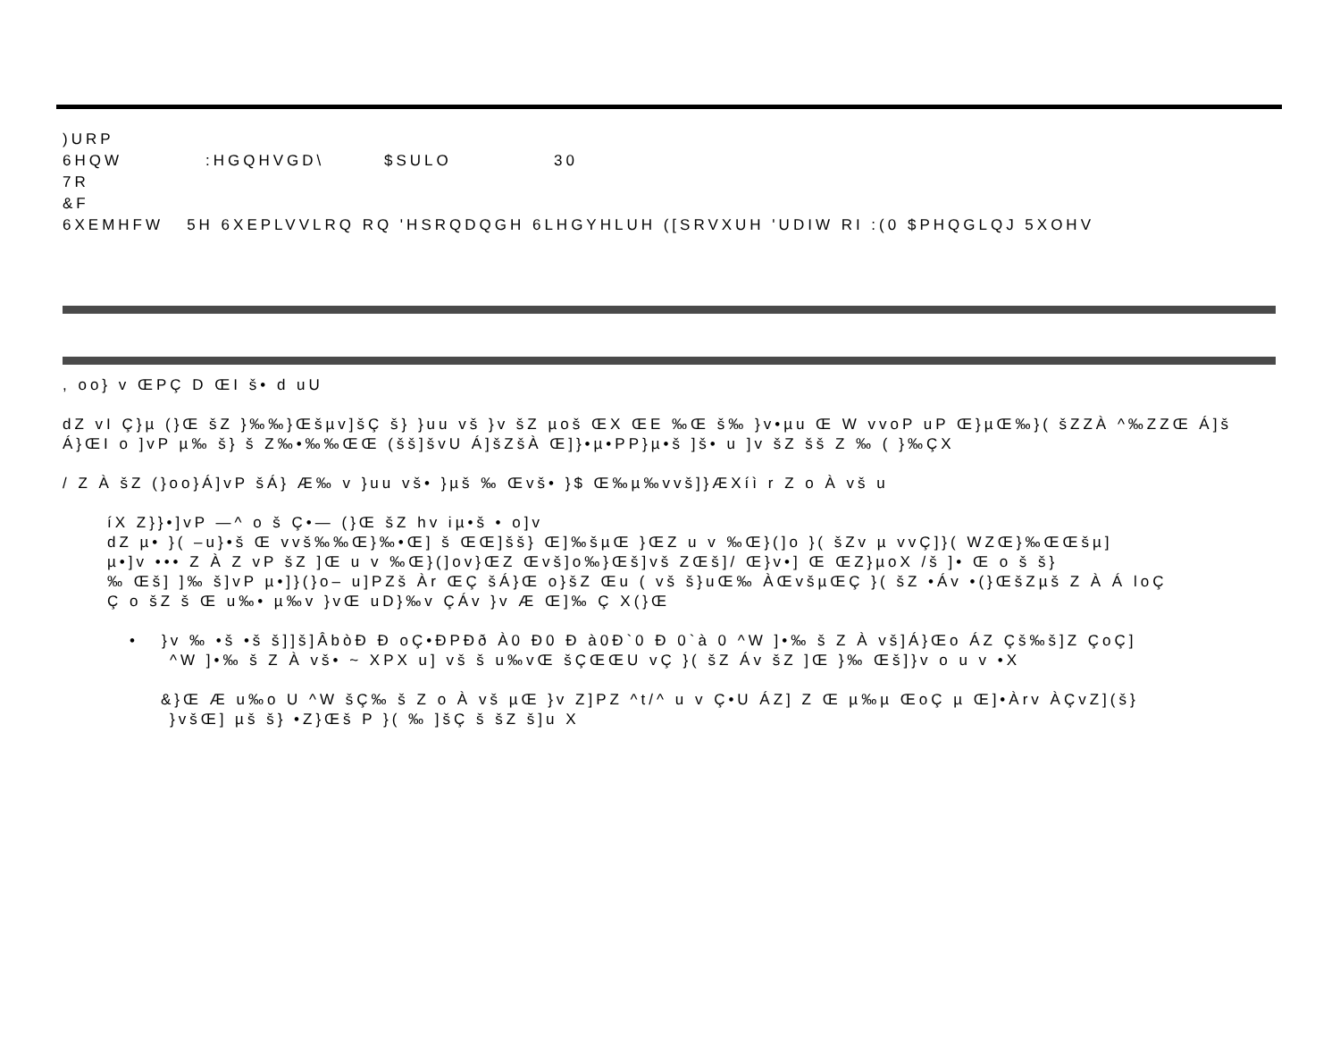)URP
6HQW:HGQHVGD\ $SULO 30
7R
&F
6XEMHFW 5H 6XEPLVVLRQ RQ 'HSRQDQGH 6LHGYHLUH ([SRVXUH 'UDIW RI :(0 $PHQGLQJ 5XOHV
, oo} v ŒPÇ D ŒI š• d uU
dZ vI Ç}µ (}Œ šZ }‰‰}Œšµv]šÇ š} }uu vš }v šZ µoš ŒX ŒE ‰Œ š‰ }v•µu Œ W vvoP uP Œ}µŒ‰}( šZZÀ ^‰ZZŒ Á]š
Á}ŒI o ]vP µ‰ š} š Z‰•‰‰ŒŒ (šš]švU Á]šZšÀ Œ]}•µ•PP}µ•š ]š• u ]v šZ šš Z ‰ ( }‰ÇX
/ Z À šZ (}oo}Á]vP šÁ} Æ‰ v }uu vš• }µš ‰ Œvš• }$ Œ‰µ‰vvš]}ÆXíì r Z o À vš u
íX Z}}•]vP —^ o š Ç•— (}Œ šZ hv iµ•š • o]v
dZ µ• }( –u}•š Œ vvš‰‰Œ}‰•Œ] š ŒŒ]šš} Œ]‰šµŒ }ŒZ u v ‰Œ}(]o }( šZv µ vvÇ]}( WZŒ}‰ŒŒšµ]
µ•]v ••• Z À Z vP šZ ]Œ u v ‰Œ}(]ov}ŒZ Œvš]o‰}Œš]vš ZŒš]/ Œ}v•] Œ ŒZ}µoX /š ]• Œ o š š}
‰ Œš] ]‰ š]vP µ•]}(}o– u]PZš Àr ŒÇ šÁ}Œ o}šZ Œu ( vš š}uŒ‰ ÀŒvšµŒÇ }( šZ •Áv •(}ŒšZµš Z À Á loÇ
Ç o šZ š Œ u‰• µ‰v }vŒ uD}‰v ÇÁv }v Æ Œ]‰ Ç X(}Œ
• }v ‰ •š •š š]]š]ÂbòÐ Ð oÇ•ÐPÐð À0 Ð0 Ð à0Ð`0 Ð 0`à 0 ^W ]•‰ š Z À vš]Á}Œo ÁZ Çš‰š]Z ÇoÇ]
^W ]•‰ š Z À vš• ~ XPX u] vš š u‰vŒ šÇŒŒU vÇ }( šZ Áv šZ ]Œ }‰ Œš]}v o u v •X
&}Œ Æ u‰o U ^W šÇ‰ š Z o À vš µŒ }v Z]PZ ^t/^ u v Ç•U ÁZ] Z Œ µ‰µ ŒoÇ µ Œ]•Àrv ÀÇvZ](š}
}všŒ] µš š} •Z}Œš P }( ‰ ]šÇ š šZ š]u X